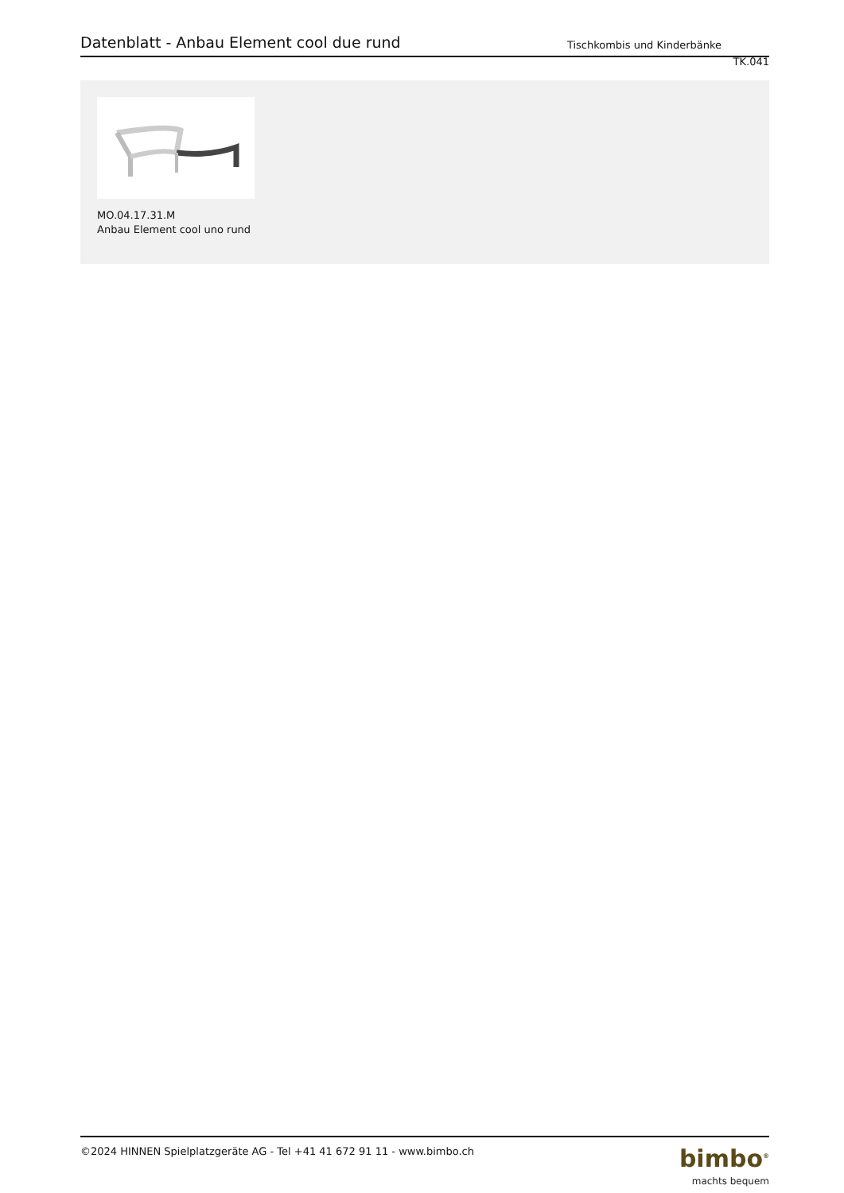Datenblatt - Anbau Element cool due rund
Tischkombis und Kinderbänke
TK.041
MO.04.17.31.M
Anbau Element cool uno rund
©2024 HINNEN Spielplatzgeräte AG - Tel +41 41 672 91 11 - www.bimbo.ch
bimbo<sup>®</sup>
machts bequem